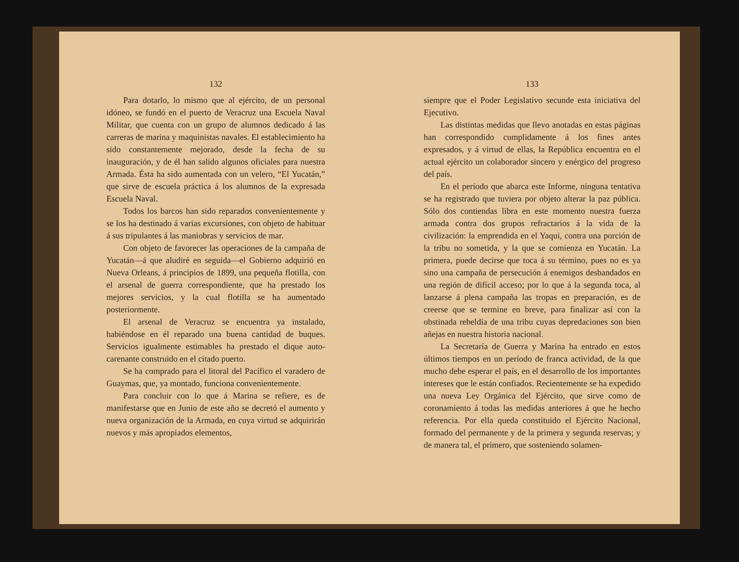132
Para dotarlo, lo mismo que al ejército, de un personal idóneo, se fundó en el puerto de Veracruz una Escuela Naval Militar, que cuenta con un grupo de alumnos dedicado á las carreras de marina y maquinistas navales. El establecimiento ha sido constantemente mejorado, desde la fecha de su inauguración, y de él han salido algunos oficiales para nuestra Armada. Ésta ha sido aumentada con un velero, “El Yucatán,” que sirve de escuela práctica á los alumnos de la expresada Escuela Naval.
Todos los barcos han sido reparados convenientemente y se los ha destinado á varias excursiones, con objeto de habituar á sus tripulantes á las maniobras y servicios de mar.
Con objeto de favorecer las operaciones de la campaña de Yucatán—á que aludiré en seguida—el Gobierno adquirió en Nueva Orleans, á principios de 1899, una pequeña flotilla, con el arsenal de guerra correspondiente, que ha prestado los mejores servicios, y la cual flotilla se ha aumentado posteriormente.
El arsenal de Veracruz se encuentra ya instalado, habiéndose en él reparado una buena cantidad de buques. Servicios igualmente estimables ha prestado el dique auto-carenante construido en el citado puerto.
Se ha comprado para el litoral del Pacífico el varadero de Guaymas, que, ya montado, funciona convenientemente.
Para concluir con lo que á Marina se refiere, es de manifestarse que en Junio de este año se decretó el aumento y nueva organización de la Armada, en cuya virtud se adquirirán nuevos y más apropiados elementos,
133
siempre que el Poder Legislativo secunde esta iniciativa del Ejecutivo.
Las distintas medidas que llevo anotadas en estas páginas han correspondido cumplidamente á los fines antes expresados, y á virtud de ellas, la República encuentra en el actual ejército un colaborador sincero y enérgico del progreso del país.
En el período que abarca este Informe, ninguna tentativa se ha registrado que tuviera por objeto alterar la paz pública. Sólo dos contiendas libra en este momento nuestra fuerza armada contra dos grupos refractarios á la vida de la civilización: la emprendida en el Yaqui, contra una porción de la tribu no sometida, y la que se comienza en Yucatán. La primera, puede decirse que toca á su término, pues no es ya sino una campaña de persecución á enemigos desbandados en una región de difícil acceso; por lo que á la segunda toca, al lanzarse á plena campaña las tropas en preparación, es de creerse que se termine en breve, para finalizar así con la obstinada rebeldía de una tribu cuyas depredaciones son bien añejas en nuestra historia nacional.
La Secretaría de Guerra y Marina ha entrado en estos últimos tiempos en un período de franca actividad, de la que mucho debe esperar el país, en el desarrollo de los importantes intereses que le están confiados. Recientemente se ha expedido una nueva Ley Orgánica del Ejército, que sirve como de coronamiento á todas las medidas anteriores á que he hecho referencia. Por ella queda constituido el Ejército Nacional, formado del permanente y de la primera y segunda reservas; y de manera tal, el primero, que sosteniendo solamen-